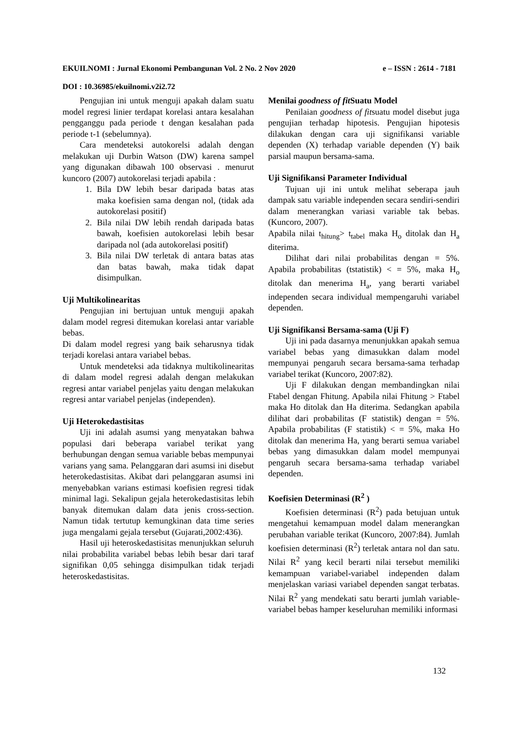EKUILNOMI : Jurnal Ekonomi Pembangunan Vol. 2 No. 2 Nov 2020 e – ISSN : 2614 - 7181
DOI : 10.36985/ekuilnomi.v2i2.72
Pengujian ini untuk menguji apakah dalam suatu model regresi linier terdapat korelasi antara kesalahan pengganggu pada periode t dengan kesalahan pada periode t-1 (sebelumnya).
Cara mendeteksi autokorelsi adalah dengan melakukan uji Durbin Watson (DW) karena sampel yang digunakan dibawah 100 observasi . menurut kuncoro (2007) autokorelasi terjadi apabila :
1. Bila DW lebih besar daripada batas atas maka koefisien sama dengan nol, (tidak ada autokorelasi positif)
2. Bila nilai DW lebih rendah daripada batas bawah, koefisien autokorelasi lebih besar daripada nol (ada autokorelasi positif)
3. Bila nilai DW terletak di antara batas atas dan batas bawah, maka tidak dapat disimpulkan.
Uji Multikolinearitas
Pengujian ini bertujuan untuk menguji apakah dalam model regresi ditemukan korelasi antar variable bebas.
Di dalam model regresi yang baik seharusnya tidak terjadi korelasi antara variabel bebas.
Untuk mendeteksi ada tidaknya multikolinearitas di dalam model regresi adalah dengan melakukan regresi antar variabel penjelas yaitu dengan melakukan regresi antar variabel penjelas (independen).
Uji Heterokedastisitas
Uji ini adalah asumsi yang menyatakan bahwa populasi dari beberapa variabel terikat yang berhubungan dengan semua variable bebas mempunyai varians yang sama. Pelanggaran dari asumsi ini disebut heterokedastisitas. Akibat dari pelanggaran asumsi ini menyebabkan varians estimasi koefisien regresi tidak minimal lagi. Sekalipun gejala heterokedastisitas lebih banyak ditemukan dalam data jenis cross-section. Namun tidak tertutup kemungkinan data time series juga mengalami gejala tersebut (Gujarati,2002:436).
Hasil uji heteroskedastisitas menunjukkan seluruh nilai probabilita variabel bebas lebih besar dari taraf signifikan 0,05 sehingga disimpulkan tidak terjadi heteroskedastisitas.
Menilai goodness of fit Suatu Model
Penilaian goodness of fitsuatu model disebut juga pengujian terhadap hipotesis. Pengujian hipotesis dilakukan dengan cara uji signifikansi variable dependen (X) terhadap variable dependen (Y) baik parsial maupun bersama-sama.
Uji Signifikansi Parameter Individual
Tujuan uji ini untuk melihat seberapa jauh dampak satu variable independen secara sendiri-sendiri dalam menerangkan variasi variable tak bebas. (Kuncoro, 2007).
Apabila nilai t<sub>hitung</sub>> t<sub>tabel</sub> maka H<sub>o</sub> ditolak dan H<sub>a</sub> diterima.
Dilihat dari nilai probabilitas dengan = 5%. Apabila probabilitas (tstatistik) < = 5%, maka H<sub>o</sub> ditolak dan menerima H<sub>a</sub>, yang berarti variabel independen secara individual mempengaruhi variabel dependen.
Uji Signifikansi Bersama-sama (Uji F)
Uji ini pada dasarnya menunjukkan apakah semua variabel bebas yang dimasukkan dalam model mempunyai pengaruh secara bersama-sama terhadap variabel terikat (Kuncoro, 2007:82).
Uji F dilakukan dengan membandingkan nilai Ftabel dengan Fhitung. Apabila nilai Fhitung > Ftabel maka Ho ditolak dan Ha diterima. Sedangkan apabila dilihat dari probabilitas (F statistik) dengan = 5%. Apabila probabilitas (F statistik) < = 5%, maka Ho ditolak dan menerima Ha, yang berarti semua variabel bebas yang dimasukkan dalam model mempunyai pengaruh secara bersama-sama terhadap variabel dependen.
Koefisien Determinasi (R<sup>2</sup> )
Koefisien determinasi (R<sup>2</sup>) pada betujuan untuk mengetahui kemampuan model dalam menerangkan perubahan variable terikat (Kuncoro, 2007:84). Jumlah koefisien determinasi (R<sup>2</sup>) terletak antara nol dan satu. Nilai R<sup>2</sup> yang kecil berarti nilai tersebut memiliki kemampuan variabel-variabel independen dalam menjelaskan variasi variabel dependen sangat terbatas. Nilai R<sup>2</sup> yang mendekati satu berarti jumlah variable-variabel bebas hamper keseluruhan memiliki informasi
132